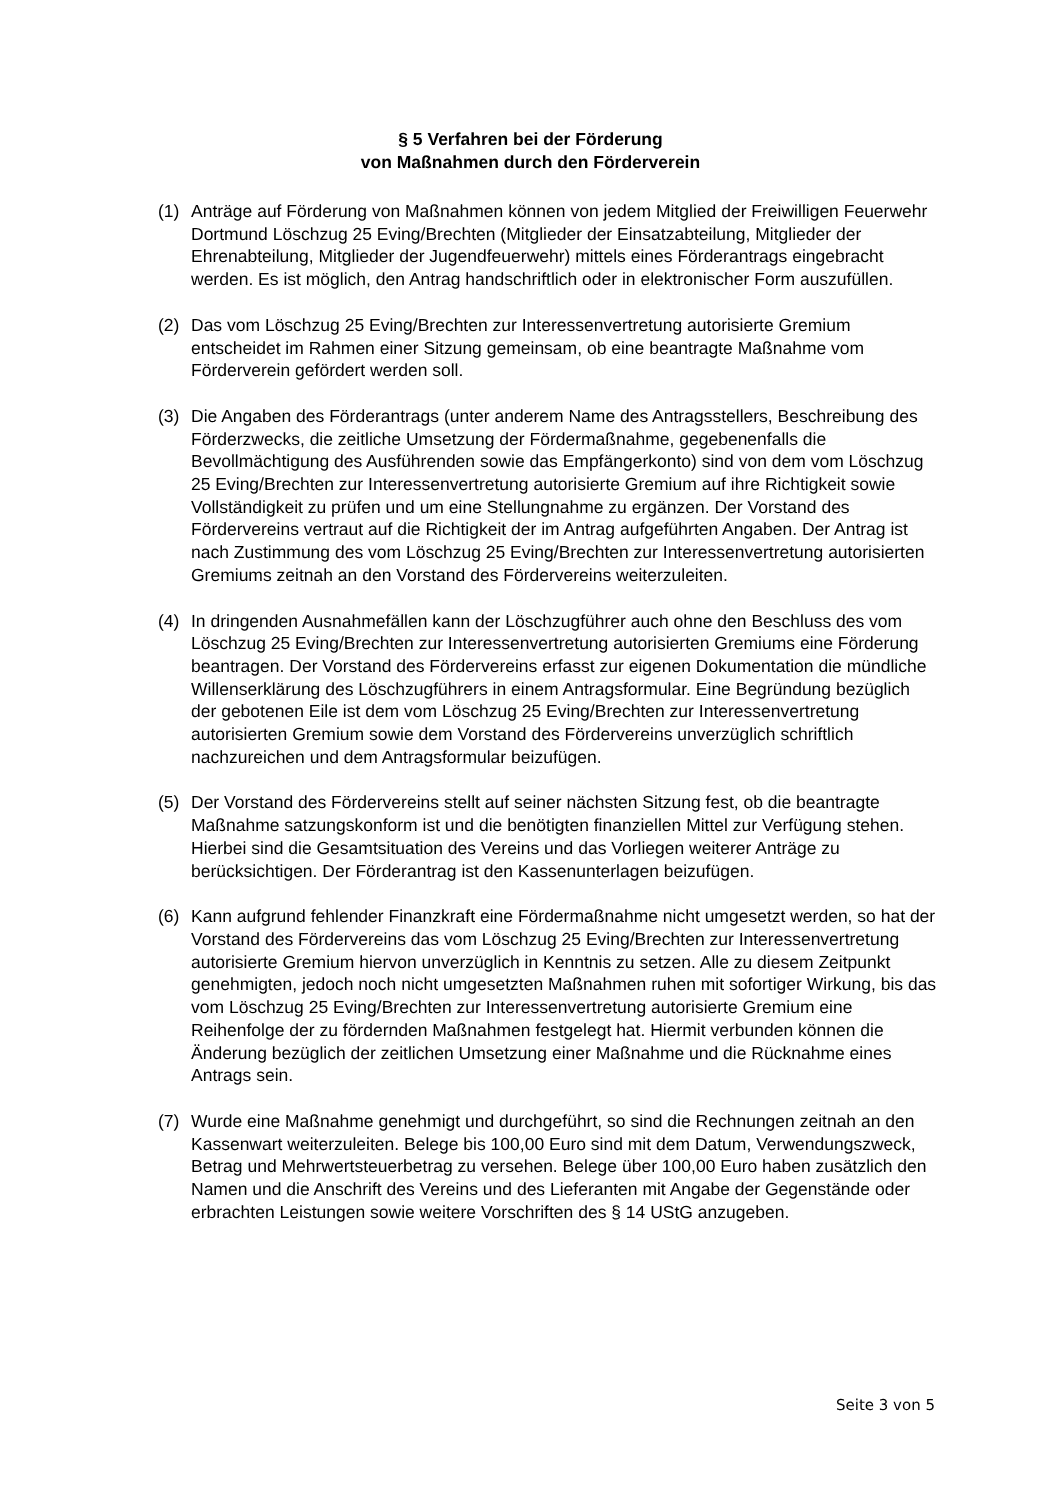§ 5 Verfahren bei der Förderung
von Maßnahmen durch den Förderverein
(1) Anträge auf Förderung von Maßnahmen können von jedem Mitglied der Freiwilligen Feuerwehr Dortmund Löschzug 25 Eving/Brechten (Mitglieder der Einsatzabteilung, Mitglieder der Ehrenabteilung, Mitglieder der Jugendfeuerwehr) mittels eines Förderantrags eingebracht werden. Es ist möglich, den Antrag handschriftlich oder in elektronischer Form auszufüllen.
(2) Das vom Löschzug 25 Eving/Brechten zur Interessenvertretung autorisierte Gremium entscheidet im Rahmen einer Sitzung gemeinsam, ob eine beantragte Maßnahme vom Förderverein gefördert werden soll.
(3) Die Angaben des Förderantrags (unter anderem Name des Antragsstellers, Beschreibung des Förderzwecks, die zeitliche Umsetzung der Fördermaßnahme, gegebenenfalls die Bevollmächtigung des Ausführenden sowie das Empfängerkonto) sind von dem vom Löschzug 25 Eving/Brechten zur Interessenvertretung autorisierte Gremium auf ihre Richtigkeit sowie Vollständigkeit zu prüfen und um eine Stellungnahme zu ergänzen. Der Vorstand des Fördervereins vertraut auf die Richtigkeit der im Antrag aufgeführten Angaben. Der Antrag ist nach Zustimmung des vom Löschzug 25 Eving/Brechten zur Interessenvertretung autorisierten Gremiums zeitnah an den Vorstand des Fördervereins weiterzuleiten.
(4) In dringenden Ausnahmefällen kann der Löschzugführer auch ohne den Beschluss des vom Löschzug 25 Eving/Brechten zur Interessenvertretung autorisierten Gremiums eine Förderung beantragen. Der Vorstand des Fördervereins erfasst zur eigenen Dokumentation die mündliche Willenserklärung des Löschzugführers in einem Antragsformular. Eine Begründung bezüglich der gebotenen Eile ist dem vom Löschzug 25 Eving/Brechten zur Interessenvertretung autorisierten Gremium sowie dem Vorstand des Fördervereins unverzüglich schriftlich nachzureichen und dem Antragsformular beizufügen.
(5) Der Vorstand des Fördervereins stellt auf seiner nächsten Sitzung fest, ob die beantragte Maßnahme satzungskonform ist und die benötigten finanziellen Mittel zur Verfügung stehen. Hierbei sind die Gesamtsituation des Vereins und das Vorliegen weiterer Anträge zu berücksichtigen. Der Förderantrag ist den Kassenunterlagen beizufügen.
(6) Kann aufgrund fehlender Finanzkraft eine Fördermaßnahme nicht umgesetzt werden, so hat der Vorstand des Fördervereins das vom Löschzug 25 Eving/Brechten zur Interessenvertretung autorisierte Gremium hiervon unverzüglich in Kenntnis zu setzen. Alle zu diesem Zeitpunkt genehmigten, jedoch noch nicht umgesetzten Maßnahmen ruhen mit sofortiger Wirkung, bis das vom Löschzug 25 Eving/Brechten zur Interessenvertretung autorisierte Gremium eine Reihenfolge der zu fördernden Maßnahmen festgelegt hat. Hiermit verbunden können die Änderung bezüglich der zeitlichen Umsetzung einer Maßnahme und die Rücknahme eines Antrags sein.
(7) Wurde eine Maßnahme genehmigt und durchgeführt, so sind die Rechnungen zeitnah an den Kassenwart weiterzuleiten. Belege bis 100,00 Euro sind mit dem Datum, Verwendungszweck, Betrag und Mehrwertsteuerbetrag zu versehen. Belege über 100,00 Euro haben zusätzlich den Namen und die Anschrift des Vereins und des Lieferanten mit Angabe der Gegenstände oder erbrachten Leistungen sowie weitere Vorschriften des § 14 UStG anzugeben.
Seite 3 von 5